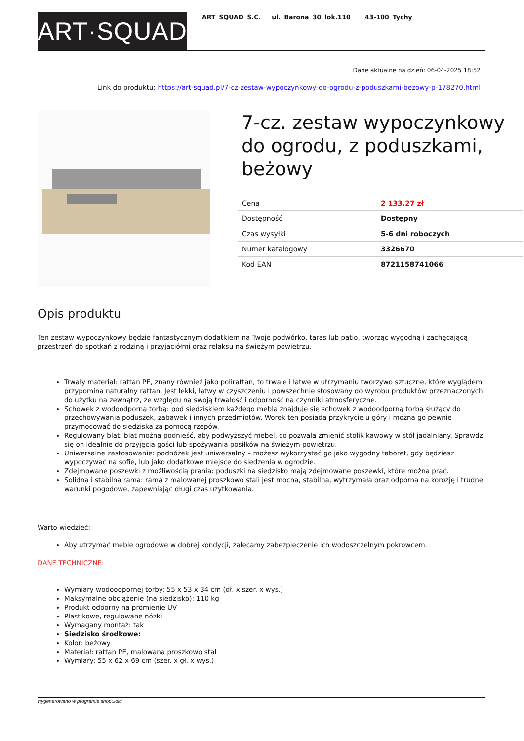ART·SQUAD
ART SQUAD S.C. ul. Barona 30 lok.110 43-100 Tychy
Dane aktualne na dzień: 06-04-2025 18:52
Link do produktu: https://art-squad.pl/7-cz-zestaw-wypoczynkowy-do-ogrodu-z-poduszkami-bezowy-p-178270.html
7-cz. zestaw wypoczynkowy do ogrodu, z poduszkami, beżowy
| Cena | 2 133,27 zł |
| Dostępność | Dostępny |
| Czas wysyłki | 5-6 dni roboczych |
| Numer katalogowy | 3326670 |
| Kod EAN | 8721158741066 |
Opis produktu
Ten zestaw wypoczynkowy będzie fantastycznym dodatkiem na Twoje podwórko, taras lub patio, tworząc wygodną i zachęcającą przestrzeń do spotkań z rodziną i przyjaciółmi oraz relaksu na świeżym powietrzu.
Trwały materiał: rattan PE, znany również jako polirattan, to trwałe i łatwe w utrzymaniu tworzywo sztuczne, które wyglądem przypomina naturalny rattan. Jest lekki, łatwy w czyszczeniu i powszechnie stosowany do wyrobu produktów przeznaczonych do użytku na zewnątrz, ze względu na swoją trwałość i odporność na czynniki atmosferyczne.
Schowek z wodoodporną torbą: pod siedziskiem każdego mebla znajduje się schowek z wodoodporną torbą służący do przechowywania poduszek, zabawek i innych przedmiotów. Worek ten posiada przykrycie u góry i można go pewnie przymocować do siedziska za pomocą rzepów.
Regulowany blat: blat można podnieść, aby podwyższyć mebel, co pozwala zmienić stolik kawowy w stół jadalniany. Sprawdzi się on idealnie do przyjęcia gości lub spożywania posiłków na świeżym powietrzu.
Uniwersalne zastosowanie: podnóżek jest uniwersalny – możesz wykorzystać go jako wygodny taboret, gdy będziesz wypoczywać na sofie, lub jako dodatkowe miejsce do siedzenia w ogrodzie.
Zdejmowane poszewki z możliwością prania: poduszki na siedzisko mają zdejmowane poszewki, które można prać.
Solidna i stabilna rama: rama z malowanej proszkowo stali jest mocna, stabilna, wytrzymała oraz odporna na korozję i trudne warunki pogodowe, zapewniając długi czas użytkowania.
Warto wiedzieć:
Aby utrzymać meble ogrodowe w dobrej kondycji, zalecamy zabezpieczenie ich wodoszczelnym pokrowcem.
DANE TECHNICZNE:
Wymiary wodoodpornej torby: 55 x 53 x 34 cm (dł. x szer. x wys.)
Maksymalne obciążenie (na siedzisko): 110 kg
Produkt odporny na promienie UV
Plastikowe, regulowane nóżki
Wymagany montaż: tak
Siedzisko środkowe:
Kolor: beżowy
Materiał: rattan PE, malowana proszkowo stal
Wymiary: 55 x 62 x 69 cm (szer. x gł. x wys.)
wygenerowano w programie shopGold